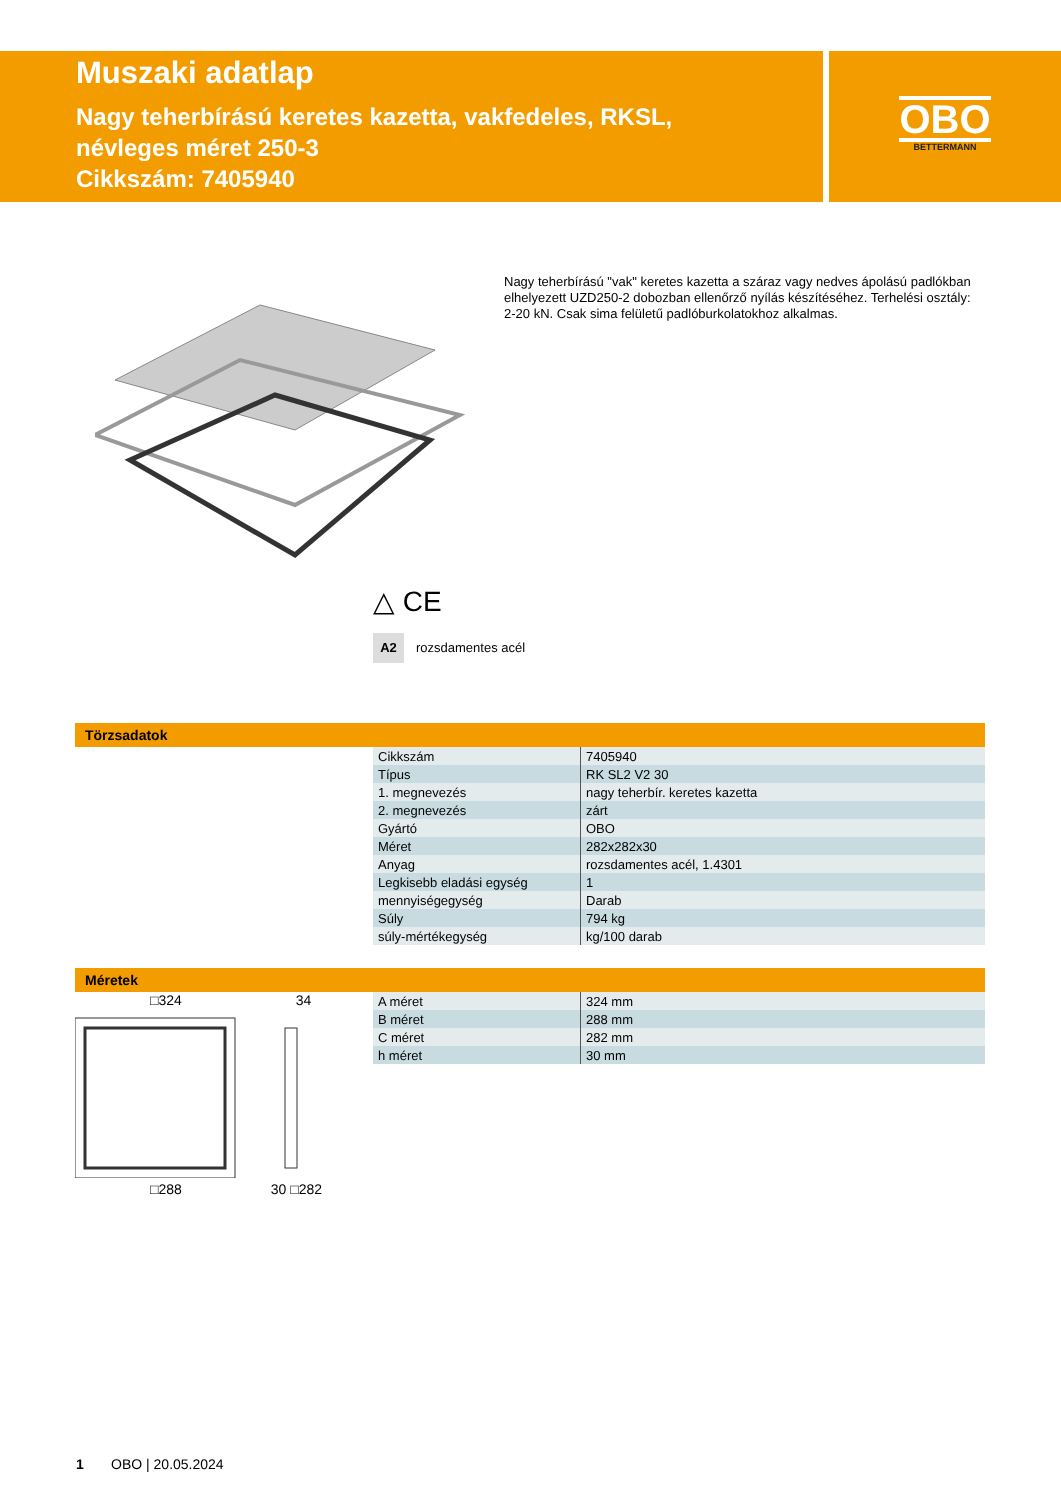Muszaki adatlap
Nagy teherbírású keretes kazetta, vakfedeles, RKSL,
névleges méret 250-3
Cikkszám: 7405940
OBO
BETTERMANN
Nagy teherbírású "vak" keretes kazetta a száraz vagy nedves ápolású padlókban elhelyezett UZD250-2 dobozban ellenőrző nyílás készítéséhez. Terhelési osztály: 2-20 kN. Csak sima felületű padlóburkolatokhoz alkalmas.
△ CE
A2 rozsdamentes acél
Törzsadatok
| Cikkszám | 7405940 |
| Típus | RK SL2 V2 30 |
| 1. megnevezés | nagy teherbír. keretes kazetta |
| 2. megnevezés | zárt |
| Gyártó | OBO |
| Méret | 282x282x30 |
| Anyag | rozsdamentes acél, 1.4301 |
| Legkisebb eladási egység | 1 |
| mennyiségegység | Darab |
| Súly | 794 kg |
| súly-mértékegység | kg/100 darab |
Méretek
□324 34
□288 30 □282
| A méret | 324 mm |
| B méret | 288 mm |
| C méret | 282 mm |
| h méret | 30 mm |
1 OBO | 20.05.2024